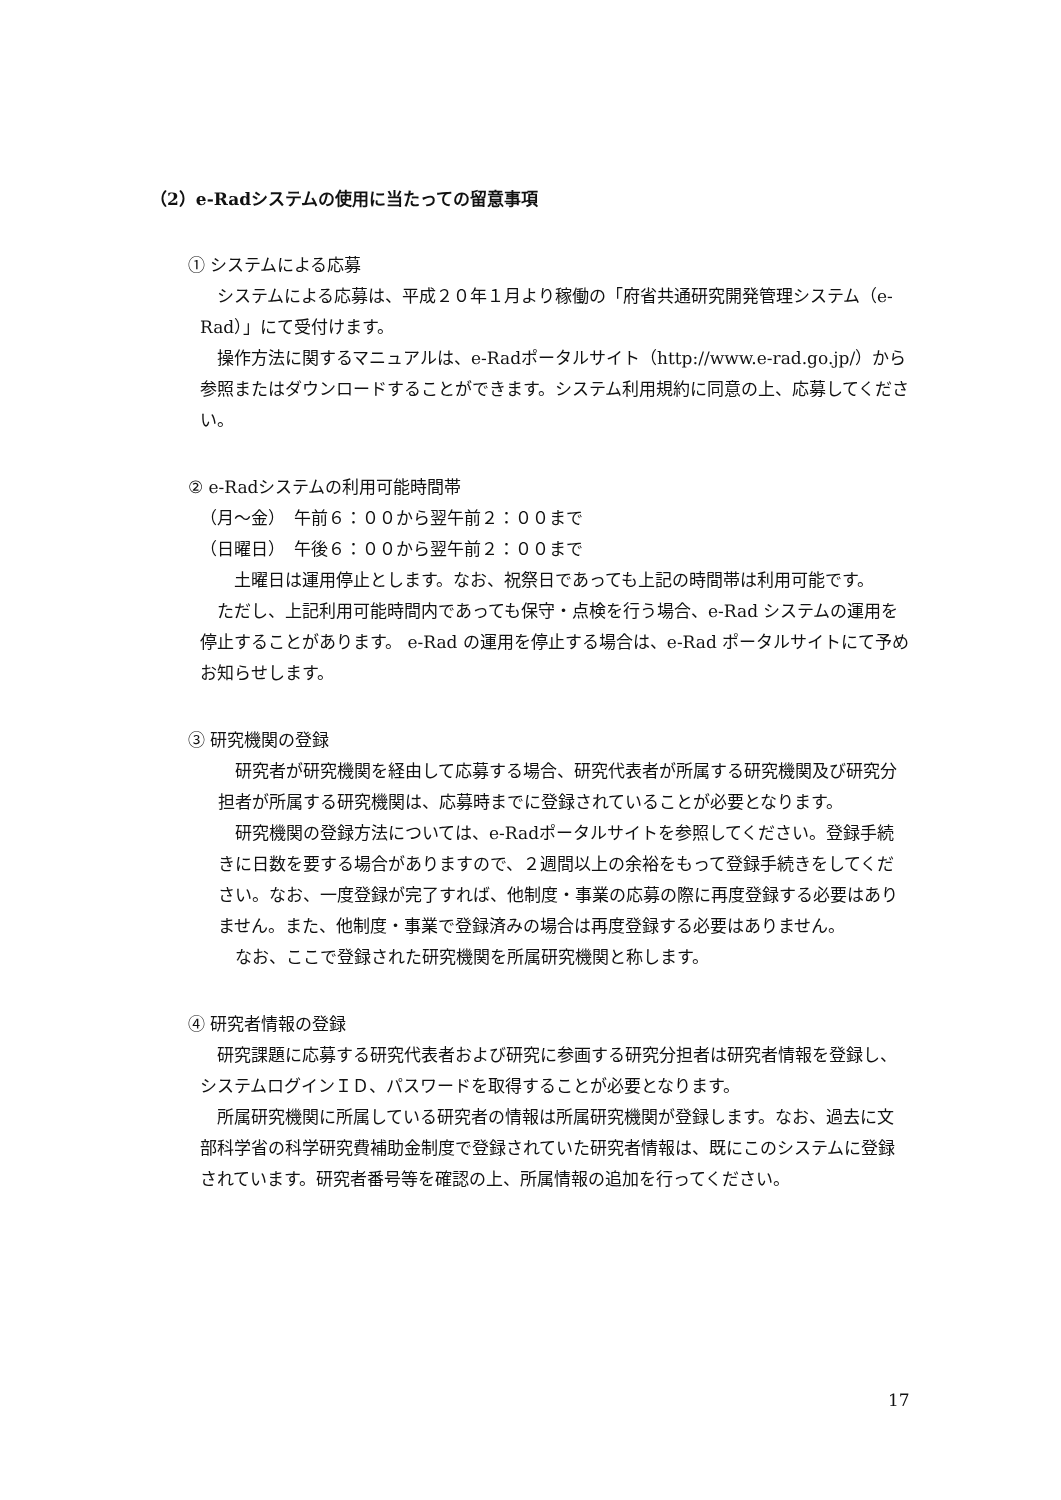（2）e-Radシステムの使用に当たっての留意事項
① システムによる応募
　システムによる応募は、平成２０年１月より稼働の「府省共通研究開発管理システム（e-Rad）」にて受付けます。
　操作方法に関するマニュアルは、e-Radポータルサイト（http://www.e-rad.go.jp/）から参照またはダウンロードすることができます。システム利用規約に同意の上、応募してください。
② e-Radシステムの利用可能時間帯
（月～金）　午前６：００から翌午前２：００まで
（日曜日）　午後６：００から翌午前２：００まで
　　土曜日は運用停止とします。なお、祝祭日であっても上記の時間帯は利用可能です。
　ただし、上記利用可能時間内であっても保守・点検を行う場合、e-Rad システムの運用を停止することがあります。 e-Rad の運用を停止する場合は、e-Rad ポータルサイトにて予めお知らせします。
③ 研究機関の登録
　研究者が研究機関を経由して応募する場合、研究代表者が所属する研究機関及び研究分担者が所属する研究機関は、応募時までに登録されていることが必要となります。
　研究機関の登録方法については、e-Radポータルサイトを参照してください。登録手続きに日数を要する場合がありますので、２週間以上の余裕をもって登録手続きをしてください。なお、一度登録が完了すれば、他制度・事業の応募の際に再度登録する必要はありません。また、他制度・事業で登録済みの場合は再度登録する必要はありません。
　なお、ここで登録された研究機関を所属研究機関と称します。
④ 研究者情報の登録
　研究課題に応募する研究代表者および研究に参画する研究分担者は研究者情報を登録し、システムログインＩＤ、パスワードを取得することが必要となります。
　所属研究機関に所属している研究者の情報は所属研究機関が登録します。なお、過去に文部科学省の科学研究費補助金制度で登録されていた研究者情報は、既にこのシステムに登録されています。研究者番号等を確認の上、所属情報の追加を行ってください。
17